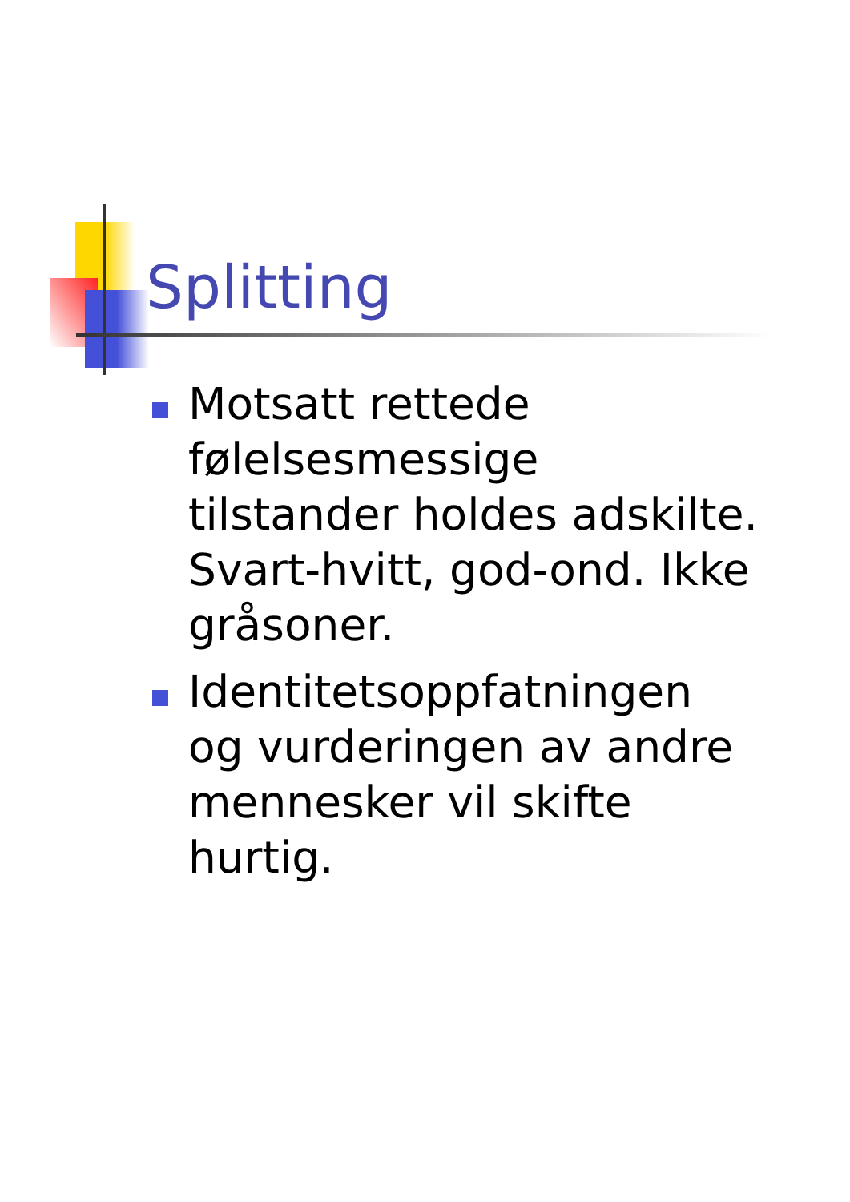Splitting
Motsatt rettede følelsesmessige tilstander holdes adskilte. Svart-hvitt, god-ond. Ikke gråsoner.
Identitetsoppfatningen og vurderingen av andre mennesker vil skifte hurtig.